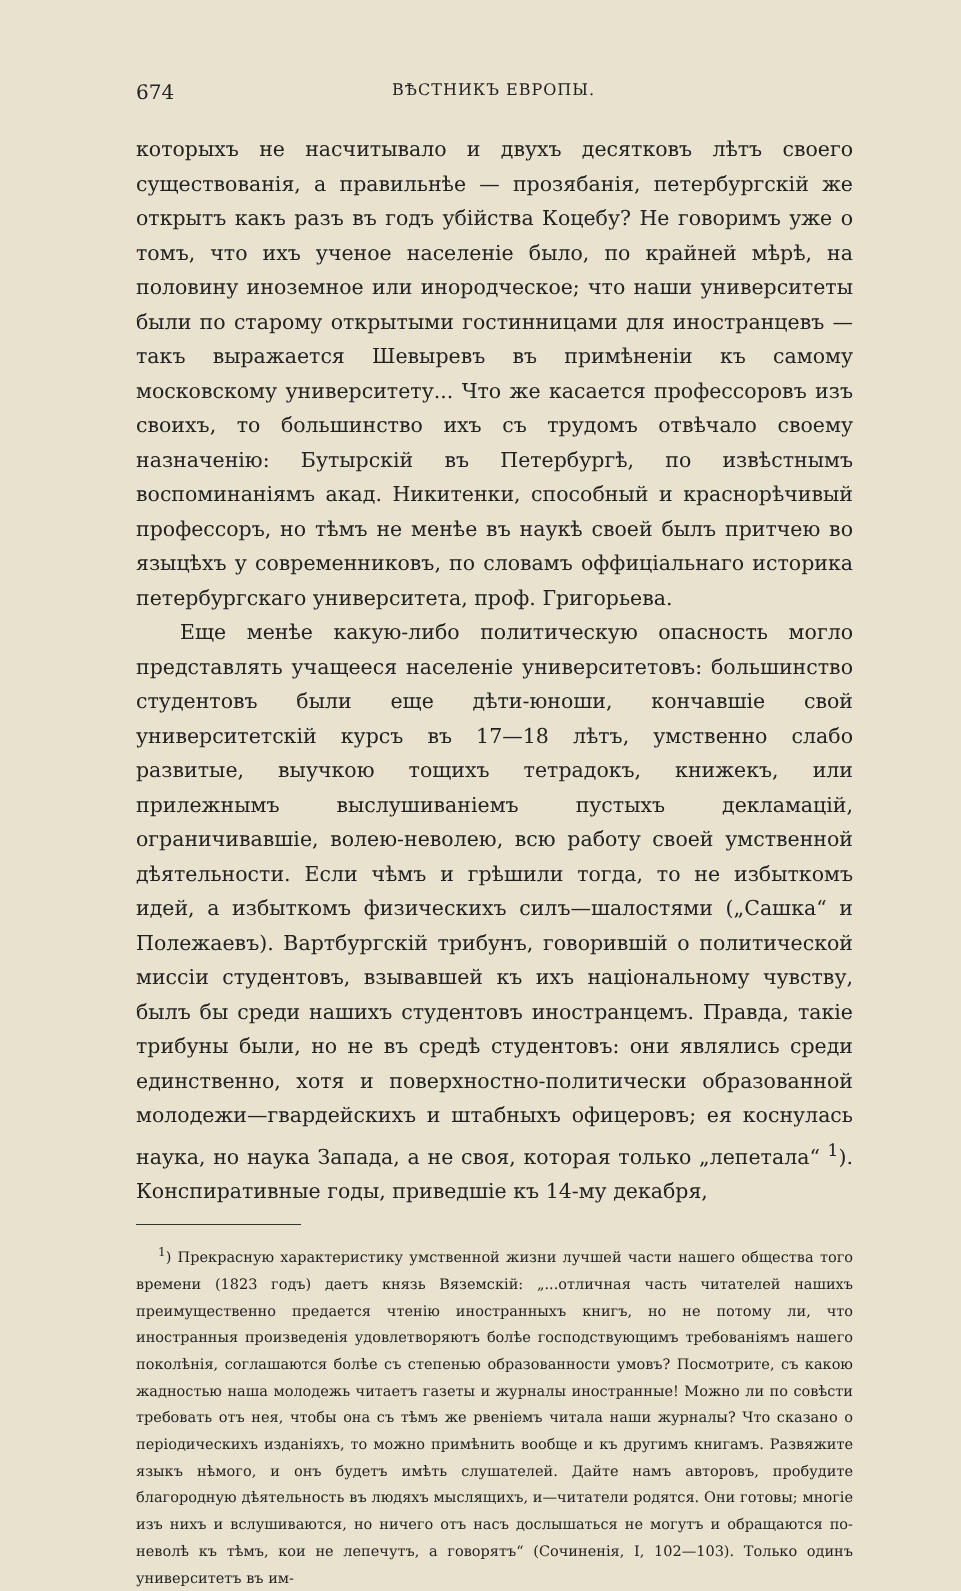674 ВѢСТНИКЪ ЕВРОПЫ.
которыхъ не насчитывало и двухъ десятковъ лѣтъ своего существованія, а правильнѣе — прозябанія, петербургскій же открытъ какъ разъ въ годъ убійства Коцебу? Не говоримъ уже о томъ, что ихъ ученое населеніе было, по крайней мѣрѣ, на половину иноземное или инородческое; что наши университеты были по старому открытыми гостинницами для иностранцевъ — такъ выражается Шевыревъ въ примѣненіи къ самому московскому университету... Что же касается профессоровъ изъ своихъ, то большинство ихъ съ трудомъ отвѣчало своему назначенію: Бутырскій въ Петербургѣ, по извѣстнымъ воспоминаніямъ акад. Никитенки, способный и краснорѣчивый профессоръ, но тѣмъ не менѣе въ наукѣ своей былъ притчею во языцѣхъ у современниковъ, по словамъ оффиціальнаго историка петербургскаго университета, проф. Григорьева.
Еще менѣе какую-либо политическую опасность могло представлять учащееся населеніе университетовъ: большинство студентовъ были еще дѣти-юноши, кончавшіе свой университетскій курсъ въ 17—18 лѣтъ, умственно слабо развитые, выучкою тощихъ тетрадокъ, книжекъ, или прилежнымъ выслушиваніемъ пустыхъ декламацій, ограничивавшіе, волею-неволею, всю работу своей умственной дѣятельности. Если чѣмъ и грѣшили тогда, то не избыткомъ идей, а избыткомъ физическихъ силъ—шалостями („Сашка“ и Полежаевъ). Вартбургскій трибунъ, говорившій о политической миссіи студентовъ, взывавшей къ ихъ національному чувству, былъ бы среди нашихъ студентовъ иностранцемъ. Правда, такіе трибуны были, но не въ средѣ студентовъ: они являлись среди единственно, хотя и поверхностно-политически образованной молодежи—гвардейскихъ и штабныхъ офицеровъ; ея коснулась наука, но наука Запада, а не своя, которая только „лепетала“ <sup>1</sup>). Конспиративные годы, приведшіе къ 14-му декабря,
<sup>1</sup>) Прекрасную характеристику умственной жизни лучшей части нашего общества того времени (1823 годъ) даетъ князь Вяземскій: „...отличная часть читателей нашихъ преимущественно предается чтенію иностранныхъ книгъ, но не потому ли, что иностранныя произведенія удовлетворяютъ болѣе господствующимъ требованіямъ нашего поколѣнія, соглашаются болѣе съ степенью образованности умовъ? Посмотрите, съ какою жадностью наша молодежь читаетъ газеты и журналы иностранные! Можно ли по совѣсти требовать отъ нея, чтобы она съ тѣмъ же рвеніемъ читала наши журналы? Что сказано о періодическихъ изданіяхъ, то можно примѣнить вообще и къ другимъ книгамъ. Развяжите языкъ нѣмого, и онъ будетъ имѣть слушателей. Дайте намъ авторовъ, пробудите благородную дѣятельность въ людяхъ мыслящихъ, и—читатели родятся. Они готовы; многіе изъ нихъ и вслушиваются, но ничего отъ насъ дослышаться не могутъ и обращаются по-неволѣ къ тѣмъ, кои не лепечутъ, а говорятъ“ (Сочиненія, I, 102—103). Только одинъ университетъ въ им-